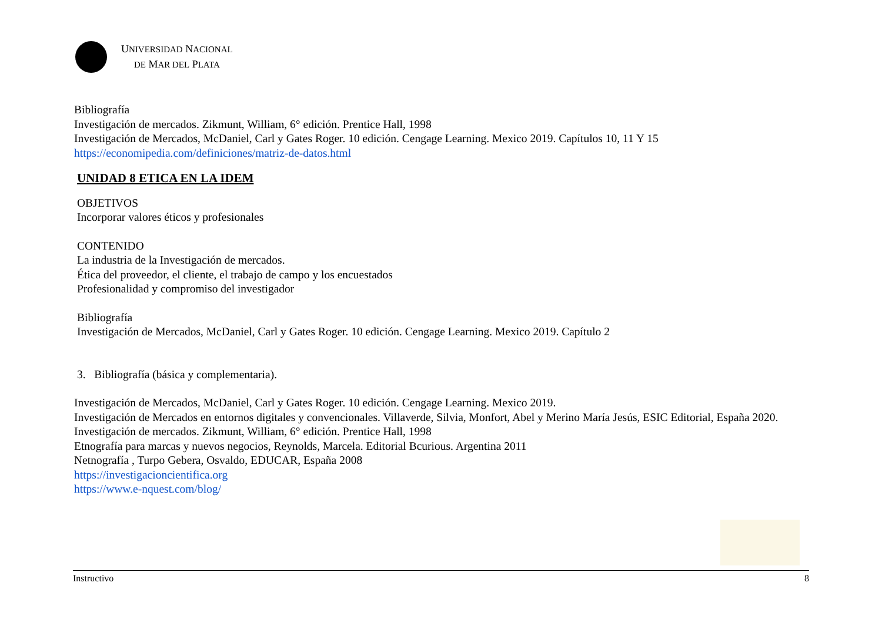UNIVERSIDAD NACIONAL
DE MAR DEL PLATA
Bibliografía
Investigación de mercados. Zikmunt, William, 6° edición. Prentice Hall, 1998
Investigación de Mercados, McDaniel, Carl y Gates Roger. 10 edición. Cengage Learning. Mexico 2019. Capítulos 10, 11 Y 15
https://economipedia.com/definiciones/matriz-de-datos.html
UNIDAD 8 ETICA EN LA IDEM
OBJETIVOS
Incorporar valores éticos y profesionales
CONTENIDO
La industria de la Investigación de mercados.
Ética del proveedor, el cliente, el trabajo de campo y los encuestados
Profesionalidad y compromiso del investigador
Bibliografía
Investigación de Mercados, McDaniel, Carl y Gates Roger. 10 edición. Cengage Learning. Mexico 2019. Capítulo 2
3. Bibliografía (básica y complementaria).
Investigación de Mercados, McDaniel, Carl y Gates Roger. 10 edición. Cengage Learning. Mexico 2019.
Investigación de Mercados en entornos digitales y convencionales. Villaverde, Silvia, Monfort, Abel y Merino María Jesús, ESIC Editorial, España 2020.
Investigación de mercados. Zikmunt, William, 6° edición. Prentice Hall, 1998
Etnografía para marcas y nuevos negocios, Reynolds, Marcela. Editorial Bcurious. Argentina 2011
Netnografía , Turpo Gebera, Osvaldo, EDUCAR, España 2008
https://investigacioncientifica.org
https://www.e-nquest.com/blog/
Instructivo 8